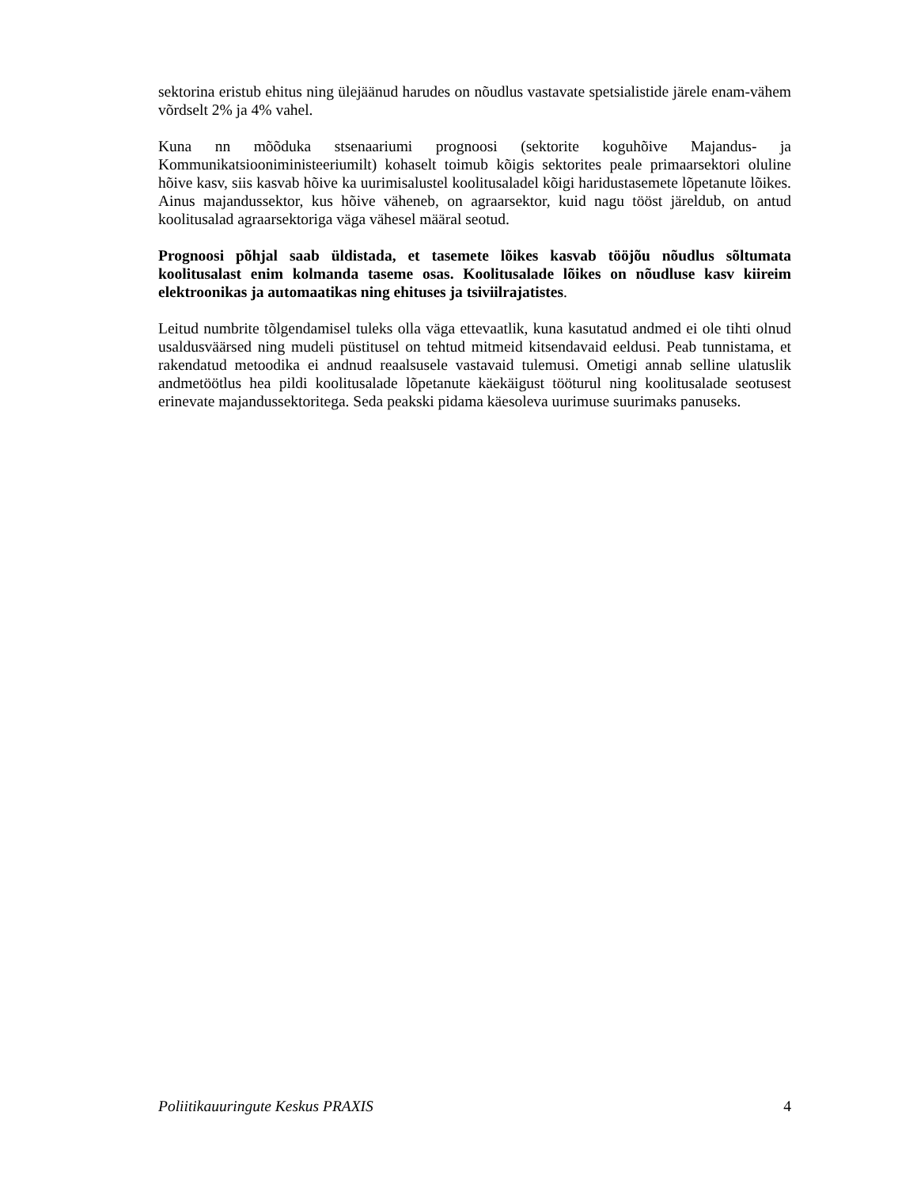sektorina eristub ehitus ning ülejäänud harudes on nõudlus vastavate spetsialistide järele enam-vähem võrdselt 2% ja 4% vahel.
Kuna nn mõõduka stsenaariumi prognoosi (sektorite koguhõive Majandus- ja Kommunikatsiooniministeeriumilt) kohaselt toimub kõigis sektorites peale primaarsektori oluline hõive kasv, siis kasvab hõive ka uurimisalustel koolitusaladel kõigi haridustasemete lõpetanute lõikes. Ainus majandussektor, kus hõive väheneb, on agraarsektor, kuid nagu tööst järeldub, on antud koolitusalad agraarsektoriga väga vähesel määral seotud.
Prognoosi põhjal saab üldistada, et tasemete lõikes kasvab tööjõu nõudlus sõltumata koolitusalast enim kolmanda taseme osas. Koolitusalade lõikes on nõudluse kasv kiireim elektroonikas ja automaatikas ning ehituses ja tsiviilrajatistes.
Leitud numbrite tõlgendamisel tuleks olla väga ettevaatlik, kuna kasutatud andmed ei ole tihti olnud usaldusväärsed ning mudeli püstitusel on tehtud mitmeid kitsendavaid eeldusi. Peab tunnistama, et rakendatud metoodika ei andnud reaalsusele vastavaid tulemusi. Ometigi annab selline ulatuslik andmetöötlus hea pildi koolitusalade lõpetanute käekäigust tööturul ning koolitusalade seotusest erinevate majandussektoritega. Seda peakski pidama käesoleva uurimuse suurimaks panuseks.
Poliitikauuringute Keskus PRAXIS 4